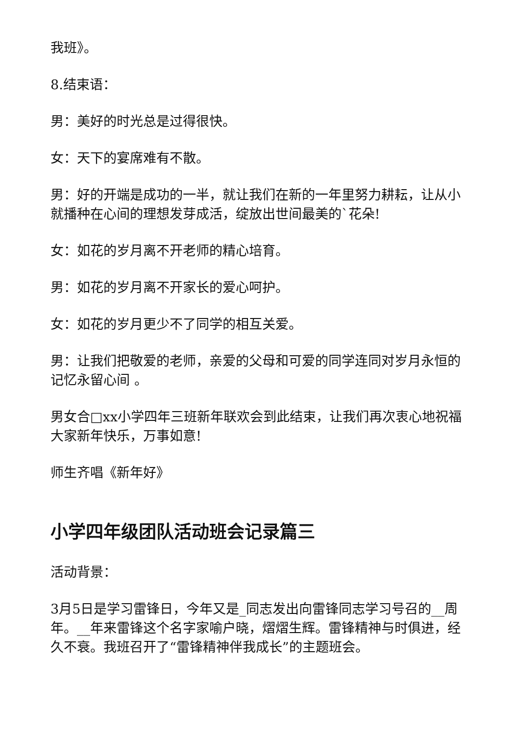我班》。
8.结束语：
男：美好的时光总是过得很快。
女：天下的宴席难有不散。
男：好的开端是成功的一半，就让我们在新的一年里努力耕耘，让从小就播种在心间的理想发芽成活，绽放出世间最美的`花朵!
女：如花的岁月离不开老师的精心培育。
男：如花的岁月离不开家长的爱心呵护。
女：如花的岁月更少不了同学的相互关爱。
男：让我们把敬爱的老师，亲爱的父母和可爱的同学连同对岁月永恒的记忆永留心间 。
男女合□xx小学四年三班新年联欢会到此结束，让我们再次衷心地祝福大家新年快乐，万事如意!
师生齐唱《新年好》
小学四年级团队活动班会记录篇三
活动背景：
3月5日是学习雷锋日，今年又是_同志发出向雷锋同志学习号召的__周年。__年来雷锋这个名字家喻户晓，熠熠生辉。雷锋精神与时俱进，经久不衰。我班召开了“雷锋精神伴我成长”的主题班会。